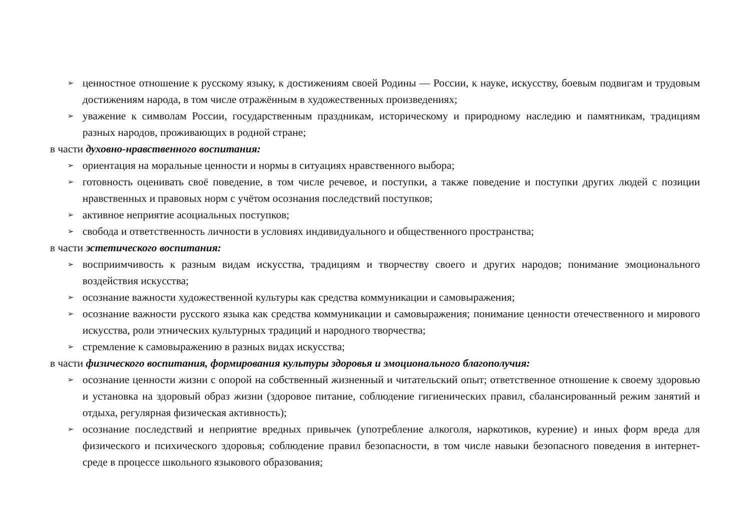➢ ценностное отношение к русскому языку, к достижениям своей Родины — России, к науке, искусству, боевым подвигам и трудовым достижениям народа, в том числе отражённым в художественных произведениях;
➢ уважение к символам России, государственным праздникам, историческому и природному наследию и памятникам, традициям разных народов, проживающих в родной стране;
в части духовно-нравственного воспитания:
➢ ориентация на моральные ценности и нормы в ситуациях нравственного выбора;
➢ готовность оценивать своё поведение, в том числе речевое, и поступки, а также поведение и поступки других людей с позиции нравственных и правовых норм с учётом осознания последствий поступков;
➢ активное неприятие асоциальных поступков;
➢ свобода и ответственность личности в условиях индивидуального и общественного пространства;
в части эстетического воспитания:
➢ восприимчивость к разным видам искусства, традициям и творчеству своего и других народов; понимание эмоционального воздействия искусства;
➢ осознание важности художественной культуры как средства коммуникации и самовыражения;
➢ осознание важности русского языка как средства коммуникации и самовыражения; понимание ценности отечественного и мирового искусства, роли этнических культурных традиций и народного творчества;
➢ стремление к самовыражению в разных видах искусства;
в части физического воспитания, формирования культуры здоровья и эмоционального благополучия:
➢ осознание ценности жизни с опорой на собственный жизненный и читательский опыт; ответственное отношение к своему здоровью и установка на здоровый образ жизни (здоровое питание, соблюдение гигиенических правил, сбалансированный режим занятий и отдыха, регулярная физическая активность);
➢ осознание последствий и неприятие вредных привычек (употребление алкоголя, наркотиков, курение) и иных форм вреда для физического и психического здоровья; соблюдение правил безопасности, в том числе навыки безопасного поведения в интернет-среде в процессе школьного языкового образования;